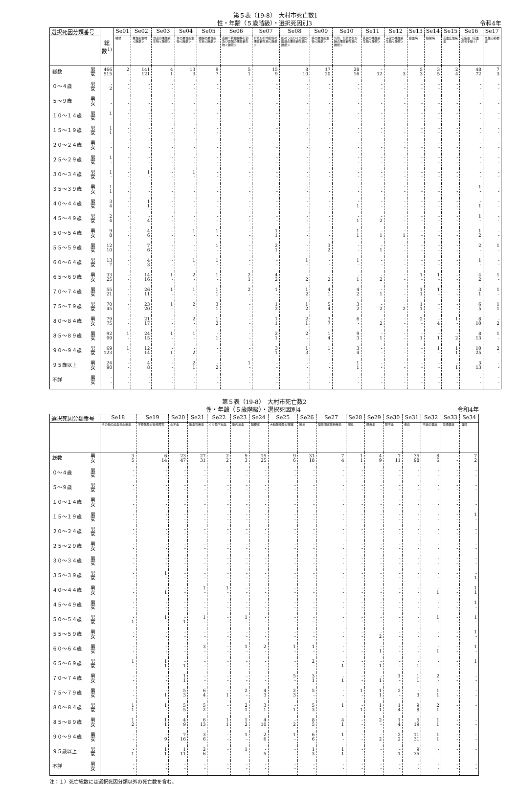第５表（19-8）　大村市死亡数1
性・年齢（５歳階級）・選択死因別3 令和4年
| 選択死因分類番号 | | 総数<sup>1)</sup> | Se01 | Se02 | Se03 | Se04 | Se05 | Se06 | Se07 | Se08 | Se09 | Se10 | Se11 | Se12 | Se13 | Se14 | Se15 | Se16 | Se17 |
| --- | --- | --- | --- | --- | --- | --- | --- | --- | --- | --- | --- | --- | --- | --- | --- | --- | --- | --- | --- |
| | | | 結核 | 悪性新生物＜腫瘍＞ | 食道の悪性新生物＜腫瘍＞ | 胃の悪性新生物＜腫瘍＞ | 結腸の悪性新生物＜腫瘍＞ | 直腸Ｓ状結腸移行部及び直腸の悪性新生物＜腫瘍＞ | 肝及び肝内胆管の悪性新生物＜腫瘍＞ | 胆のう及びその他の胆道の悪性新生物＜腫瘍＞ | 膵の悪性新生物＜腫瘍＞ | 気管，気管支及び肺の悪性新生物＜腫瘍＞ | 乳房の悪性新生物＜腫瘍＞ | 子宮の悪性新生物＜腫瘍＞ | 白血病 | 糖尿病 | 高血圧性疾患 | 心疾患（高血圧性を除く） | 急性心筋梗塞 |
| 総数 | 男 女 | 466 515 | 2 - | 141 121 | 4 1 | 13 3 | 9 7 | 5 1 | 15 9 | 8 10 | 17 20 | 28 16 | - 12 | · 3 | 5 3 | 3 5 | 2 4 | 48 72 | 7 3 |
| ０～４歳 | 男 女 | - 2 | - - | - - | - - | - - | - - | - - | - - | - - | - - | - - | - - | · - | - - | - - | - - | - - | - - |
| ５～９歳 | 男 女 | - - | - - | - - | - - | - - | - - | - - | - - | - - | - - | - - | - - | · - | - - | - - | - - | - - | - - |
| １０～１４歳 | 男 女 | 1 - | - - | - - | - - | - - | - - | - - | - - | - - | - - | - - | - - | · - | - - | - - | - - | - - | - - |
| １５～１９歳 | 男 女 | 1 1 | - - | - - | - - | - - | - - | - - | - - | - - | - - | - - | - - | · - | - - | - - | - - | - - | - - |
| ２０～２４歳 | 男 女 | - - | - - | - - | - - | - - | - - | - - | - - | - - | - - | - - | - - | · - | - - | - - | - - | - - | - - |
| ２５～２９歳 | 男 女 | 1 - | - - | - - | - - | - - | - - | - - | - - | - - | - - | - - | - - | · - | - - | - - | - - | - - | - - |
| ３０～３４歳 | 男 女 | 1 - | - - | 1 - | - - | 1 - | - - | - - | - - | - - | - - | - - | - - | · - | - - | - - | - - | - - | - - |
| ３５～３９歳 | 男 女 | 1 1 | - - | - - | - - | - - | - - | - - | - - | - - | - - | - - | - - | · - | - - | - - | - - | 1 - | - - |
| ４０～４４歳 | 男 女 | 3 4 | - - | 1 1 | - - | - - | - - | - - | - - | - - | - - | - 1 | - - | · - | - - | - - | - - | - 1 | - - |
| ４５～４９歳 | 男 女 | 2 4 | - - | - 4 | - - | - - | - - | - - | - - | - - | - - | - 1 | - 2 | · - | - - | - - | - - | 1 - | - - |
| ５０～５４歳 | 男 女 | 9 8 | - - | 4 6 | - - | 1 - | 1 - | - - | 1 1 | - - | - - | 1 1 | - 1 | · 1 | - - | - - | - - | 1 2 | - - |
| ５５～５９歳 | 男 女 | 12 10 | - - | 7 6 | - - | - - | 1 - | - - | 2 1 | - - | 3 2 | - - | - 1 | · - | - - | - - | - - | 2 - | 1 - |
| ６０～６４歳 | 男 女 | 13 7 | - - | 4 3 | - - | 1 - | 1 - | - - | - - | 1 - | - - | 1 - | - - | · - | - - | - - | - - | 1 - | - - |
| ６５～６９歳 | 男 女 | 33 25 | - - | 14 16 | 1 - | 2 - | 1 - | 2 1 | 4 2 | - 2 | - 2 | - 1 | - 2 | · - | 1 - | 1 - | - - | 4 2 | 1 - |
| ７０～７４歳 | 男 女 | 55 21 | - - | 26 11 | 1 - | 1 - | 1 1 | 2 - | 1 - | 1 2 | 4 1 | 4 2 | - 1 | · - | 1 1 | 1 - | - - | 3 1 | 1 - |
| ７５～７９歳 | 男 女 | 70 45 | - - | 23 20 | 1 - | 2 - | 3 1 | - - | 1 2 | 1 2 | 5 4 | 3 2 | - 2 | · 2 | 1 1 | - - | - - | 6 5 | 1 1 |
| ８０～８４歳 | 男 女 | 79 75 | - - | 21 17 | - - | 2 - | 1 2 | - - | 1 1 | 2 1 | 3 7 | 6 - | - 2 | · - | 2 - | - 4 | 1 - | 8 10 | - 2 |
| ８５～８９歳 | 男 女 | 92 99 | 1 - | 24 15 | 1 - | 1 - | - 1 | - - | 2 1 | 2 - | 1 4 | 9 3 | - 1 | · - | - 1 | - 1 | - 2 | 8 13 | 1 - |
| ９０～９４歳 | 男 女 | 69 123 | 1 - | 12 14 | - 1 | - 2 | - - | - - | 3 1 | 1 3 | 1 - | 3 4 | - - | · - | - - | 1 - | 1 1 | 10 25 | 2 - |
| ９５歳以上 | 男 女 | 24 90 | - - | 4 8 | - - | 2 1 | - 2 | 1 - | - - | - - | - - | 1 1 | - - | · - | - - | - - | - 1 | 3 13 | - - |
| 不詳 | 男 女 | - - | - - | - - | - - | - - | - - | - - | - - | - - | - - | - - | - - | · - | - - | - - | - - | - - | - - |
第５表（19-8）　大村市死亡数2
性・年齢（５歳階級）・選択死因別4 令和4年
| 選択死因分類番号 | | Se18 | Se19 | Se20 | Se21 | Se22 | Se23 | Se24 | Se25 | Se26 | Se27 | Se28 | Se29 | Se30 | Se31 | Se32 | Se33 | Se34 |
| --- | --- | --- | --- | --- | --- | --- | --- | --- | --- | --- | --- | --- | --- | --- | --- | --- | --- | --- |
| | | その他の虚血性心疾患 | 不整脈及び伝導障害 | 心不全 | 脳血管疾患 | くも膜下出血 | 脳内出血 | 脳梗塞 | 大動脈瘤及び解離 | 肺炎 | 慢性閉塞性肺疾患 | 喘息 | 肝疾患 | 腎不全 | 老衰 | 不慮の事故 | 交通事故 | 自殺 |
| 総数 | 男 女 | 3 5 | 6 14 | 23 47 | 27 31 | 2 2 | 9 3 | 15 25 | 9 6 | 31 18 | 7 4 | 1 1 | 4 9 | 7 11 | 35 98 | 8 6 | - - | 7 2 |
| ０～４歳 | 男 女 | - - | - - | - - | - - | - - | - - | - - | - - | - - | - - | - - | - - | - - | - - | - - | - - | - - |
| ５～９歳 | 男 女 | - - | - - | - - | - - | - - | - - | - - | - - | - - | - - | - - | - - | - - | - - | - - | - - | - - |
| １０～１４歳 | 男 女 | - - | - - | - - | - - | - - | - - | - - | - - | - - | - - | - - | - - | - - | - - | - - | - - | - - |
| １５～１９歳 | 男 女 | - - | - - | - - | - - | - - | - - | - - | - - | - - | - - | - - | - - | - - | - - | - - | - - | 1 - |
| ２０～２４歳 | 男 女 | - - | - - | - - | - - | - - | - - | - - | - - | - - | - - | - - | - - | - - | - - | - - | - - | - - |
| ２５～２９歳 | 男 女 | - - | - - | - - | - - | - - | - - | - - | - - | - - | - - | - - | - - | - - | - - | - - | - - | - - |
| ３０～３４歳 | 男 女 | - - | - - | - - | - - | - - | - - | - - | - - | - - | - - | - - | - - | - - | - - | - - | - - | - - |
| ３５～３９歳 | 男 女 | - - | 1 - | - - | - - | - - | - - | - - | - - | - - | - - | - - | - - | - - | - - | - - | - - | - 1 |
| ４０～４４歳 | 男 女 | - - | - 1 | - - | 1 - | 1 - | - - | - - | - - | - - | - - | - - | - - | - - | - - | - 1 | - - | 1 1 |
| ４５～４９歳 | 男 女 | - - | - - | - - | - - | - - | - - | - - | - - | - - | - - | - - | - - | - - | - - | - - | - - | 1 - |
| ５０～５４歳 | 男 女 | - 1 | 1 - | - 1 | 1 - | - - | 1 - | - - | - - | - - | - - | - - | - - | - - | - - | 1 - | - - | 1 - |
| ５５～５９歳 | 男 女 | - - | - - | - - | - - | - - | - - | - - | - - | - - | - - | - - | - 2 | - - | - - | - - | - - | 1 - |
| ６０～６４歳 | 男 女 | - - | - - | - - | 3 - | - - | 1 - | 2 - | 1 - | 1 - | - - | - - | - 1 | - - | - - | - 1 | - - | 1 - |
| ６５～６９歳 | 男 女 | 1 - | 1 1 | - 1 | - - | - - | - - | - - | - - | 2 - | - 1 | - - | - 1 | - - | - 1 | - - | - - | 1 - |
| ７０～７４歳 | 男 女 | - - | - - | 1 1 | - - | - - | - - | - - | 5 - | 3 1 | - 1 | - - | - 1 | 1 - | 1 1 | 2 - | - - | - - |
| ７５～７９歳 | 男 女 | - - | - 1 | 5 3 | 6 4 | - 1 | 2 - | 4 3 | 2 3 | 5 - | - - | 1 - | 1 1 | 2 - | - 3 | 1 1 | - - | - - |
| ８０～８４歳 | 男 女 | 1 1 | 1 - | 5 5 | 5 2 | - - | 2 1 | 3 1 | - 1 | 5 3 | 1 - | - 1 | 1 1 | 1 4 | 9 8 | 2 1 | - - | - - |
| ８５～８９歳 | 男 女 | 1 2 | 1 1 | 4 9 | 6 13 | 1 1 | 1 2 | 4 10 | - 2 | 8 5 | 4 1 | - - | 2 - | 1 4 | 5 19 | 1 1 | - - | - - |
| ９０～９４歳 | 男 女 | - - | - 9 | 7 16 | 3 6 | - - | 1 - | 2 6 | 1 - | 6 6 | 1 - | - - | - 2 | 2 2 | 11 31 | 1 1 | - - | - - |
| ９５歳以上 | 男 女 | - 1 | 1 1 | 1 11 | 2 6 | - - | 1 - | - 5 | - - | 1 3 | 1 1 | - - | - - | - 1 | 9 35 | - - | - - | - - |
| 不詳 | 男 女 | - - | - - | - - | - - | - - | - - | - - | - - | - - | - - | - - | - - | - - | - - | - - | - - | - - |
注：１）死亡総数には選択死因分類以外の死亡数を含む。